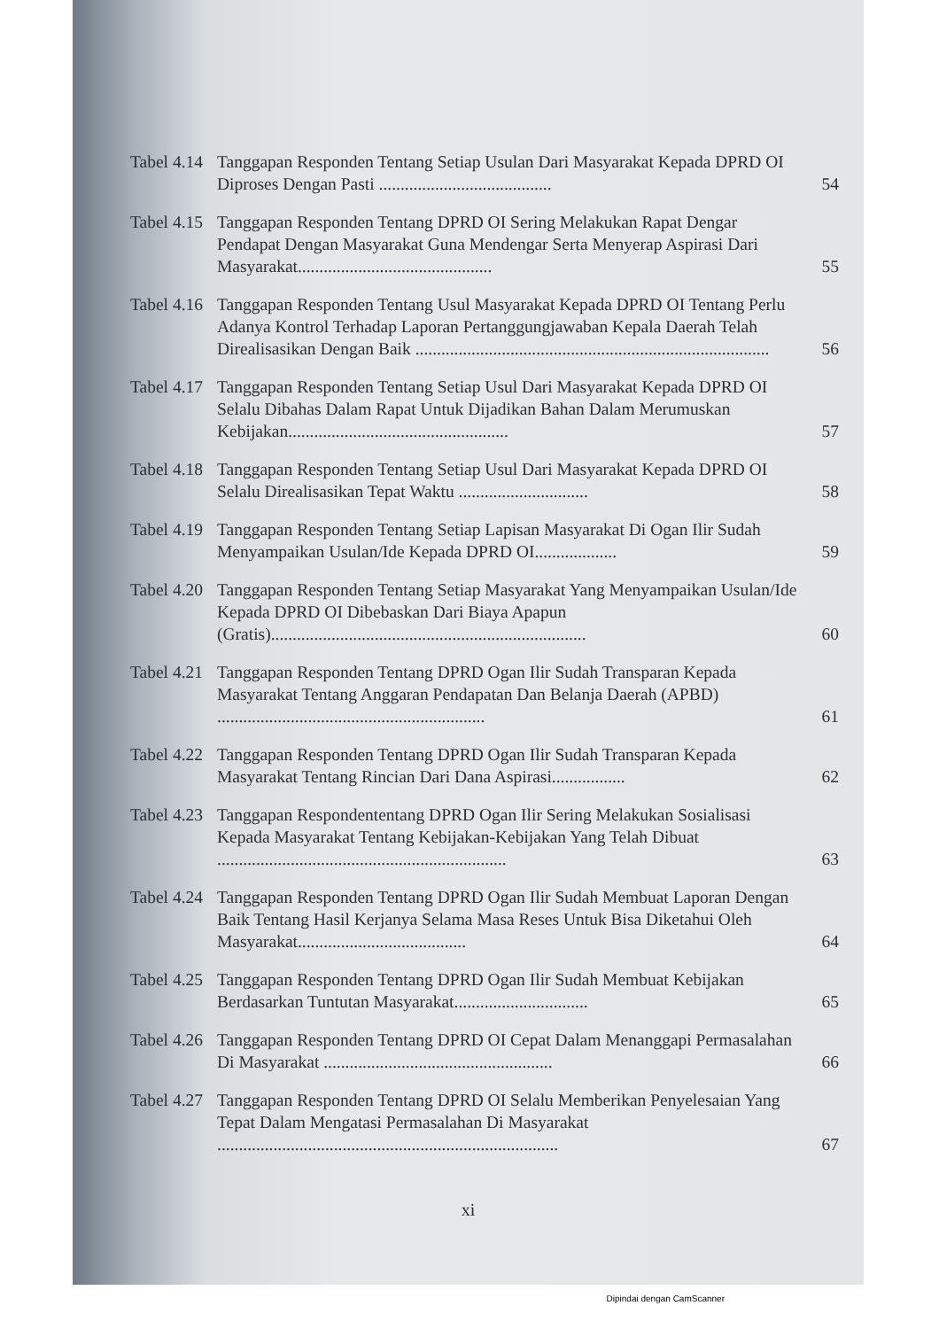| Tabel 4.14 | Tanggapan Responden Tentang Setiap Usulan Dari Masyarakat Kepada DPRD OI Diproses Dengan Pasti ........................................ | 54 |
| Tabel 4.15 | Tanggapan Responden Tentang DPRD OI Sering Melakukan Rapat Dengar Pendapat Dengan Masyarakat Guna Mendengar Serta Menyerap Aspirasi Dari Masyarakat............................................. | 55 |
| Tabel 4.16 | Tanggapan Responden Tentang Usul Masyarakat Kepada DPRD OI Tentang Perlu Adanya Kontrol Terhadap Laporan Pertanggungjawaban Kepala Daerah Telah Direalisasikan Dengan Baik .................................................................................. | 56 |
| Tabel 4.17 | Tanggapan Responden Tentang Setiap Usul Dari Masyarakat Kepada DPRD OI Selalu Dibahas Dalam Rapat Untuk Dijadikan Bahan Dalam Merumuskan Kebijakan................................................... | 57 |
| Tabel 4.18 | Tanggapan Responden Tentang Setiap Usul Dari Masyarakat Kepada DPRD OI Selalu Direalisasikan Tepat Waktu .............................. | 58 |
| Tabel 4.19 | Tanggapan Responden Tentang Setiap Lapisan Masyarakat Di Ogan Ilir Sudah Menyampaikan Usulan/Ide Kepada DPRD OI................... | 59 |
| Tabel 4.20 | Tanggapan Responden Tentang Setiap Masyarakat Yang Menyampaikan Usulan/Ide Kepada DPRD OI Dibebaskan Dari Biaya Apapun (Gratis)......................................................................... | 60 |
| Tabel 4.21 | Tanggapan Responden Tentang DPRD Ogan Ilir Sudah Transparan Kepada Masyarakat Tentang Anggaran Pendapatan Dan Belanja Daerah (APBD) .............................................................. | 61 |
| Tabel 4.22 | Tanggapan Responden Tentang DPRD Ogan Ilir Sudah Transparan Kepada Masyarakat Tentang Rincian Dari Dana Aspirasi................. | 62 |
| Tabel 4.23 | Tanggapan Respondententang DPRD Ogan Ilir Sering Melakukan Sosialisasi Kepada Masyarakat Tentang Kebijakan-Kebijakan Yang Telah Dibuat ................................................................... | 63 |
| Tabel 4.24 | Tanggapan Responden Tentang DPRD Ogan Ilir Sudah Membuat Laporan Dengan Baik Tentang Hasil Kerjanya Selama Masa Reses Untuk Bisa Diketahui Oleh Masyarakat....................................... | 64 |
| Tabel 4.25 | Tanggapan Responden Tentang DPRD Ogan Ilir Sudah Membuat Kebijakan Berdasarkan Tuntutan Masyarakat............................... | 65 |
| Tabel 4.26 | Tanggapan Responden Tentang DPRD OI Cepat Dalam Menanggapi Permasalahan Di Masyarakat ..................................................... | 66 |
| Tabel 4.27 | Tanggapan Responden Tentang DPRD OI Selalu Memberikan Penyelesaian Yang Tepat Dalam Mengatasi Permasalahan Di Masyarakat ............................................................................... | 67 |
xi
Dipindai dengan CamScanner